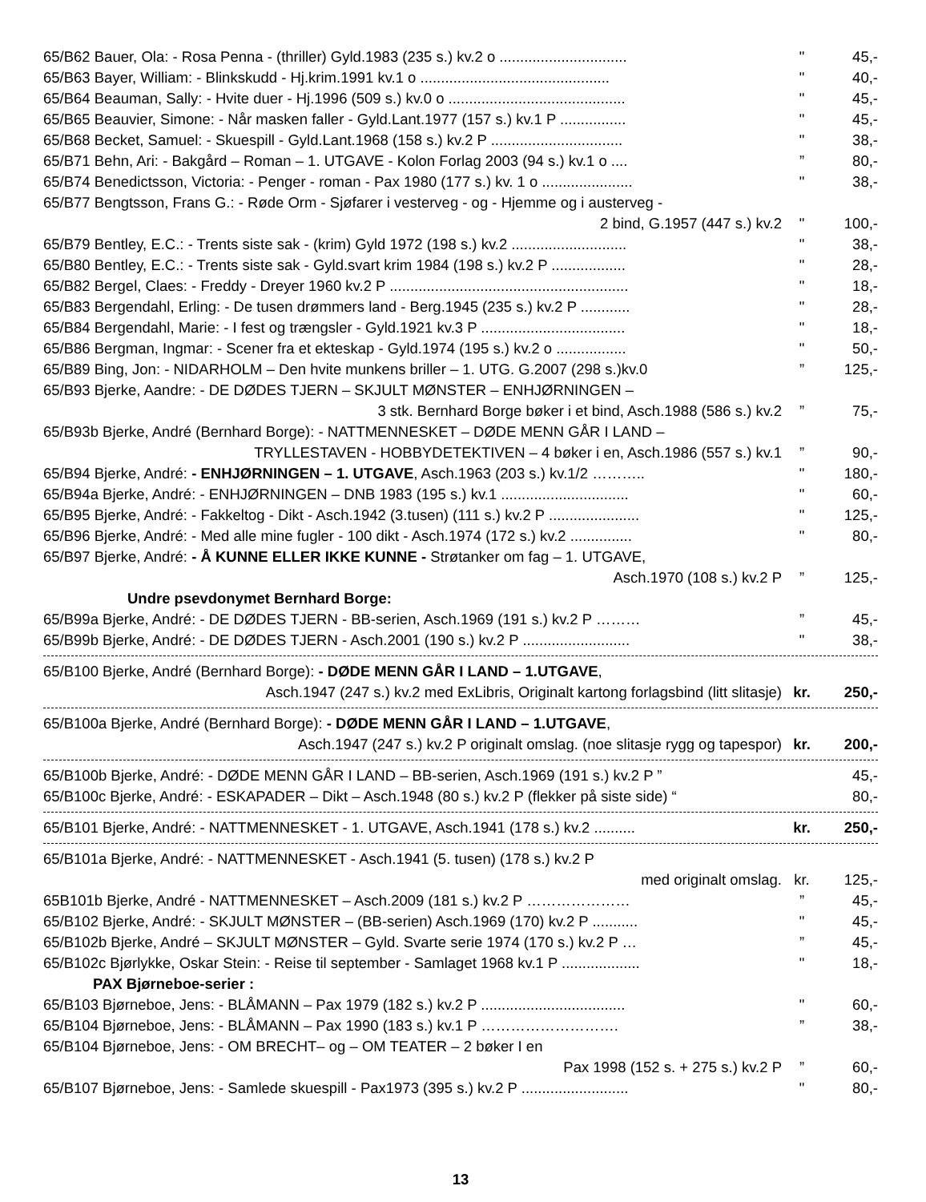65/B62 Bauer, Ola: - Rosa Penna - (thriller) Gyld.1983 (235 s.) kv.2 o ............................... " 45,-
65/B63 Bayer, William: - Blinkskudd - Hj.krim.1991 kv.1 o .............................................. " 40,-
65/B64 Beauman, Sally: - Hvite duer - Hj.1996 (509 s.) kv.0 o ........................................... " 45,-
65/B65 Beauvier, Simone: - Når masken faller - Gyld.Lant.1977 (157 s.) kv.1 P ................ " 45,-
65/B68 Becket, Samuel: - Skuespill - Gyld.Lant.1968 (158 s.) kv.2 P ................................ " 38,-
65/B71 Behn, Ari: - Bakgård – Roman – 1. UTGAVE - Kolon Forlag 2003 (94 s.) kv.1 o ....” 80,-
65/B74 Benedictsson, Victoria: - Penger - roman - Pax 1980 (177 s.) kv. 1 o ...................... " 38,-
65/B77 Bengtsson, Frans G.: - Røde Orm - Sjøfarer i vesterveg - og - Hjemme og i austerveg -
2 bind, G.1957 (447 s.) kv.2 " 100,-
65/B79 Bentley, E.C.: - Trents siste sak - (krim) Gyld 1972 (198 s.) kv.2 ............................ " 38,-
65/B80 Bentley, E.C.: - Trents siste sak - Gyld.svart krim 1984 (198 s.) kv.2 P .................. " 28,-
65/B82 Bergel, Claes: - Freddy - Dreyer 1960 kv.2 P .......................................................... " 18,-
65/B83 Bergendahl, Erling: - De tusen drømmers land - Berg.1945 (235 s.) kv.2 P ............ " 28,-
65/B84 Bergendahl, Marie: - I fest og trængsler - Gyld.1921 kv.3 P ................................... " 18,-
65/B86 Bergman, Ingmar: - Scener fra et ekteskap - Gyld.1974 (195 s.) kv.2 o ................. " 50,-
65/B89 Bing, Jon: - NIDARHOLM – Den hvite munkens briller – 1. UTG. G.2007 (298 s.)kv.0” 125,-
65/B93 Bjerke, Aandre: - DE DØDES TJERN – SKJULT MØNSTER – ENHJØRNINGEN –
3 stk. Bernhard Borge bøker i et bind, Asch.1988 (586 s.) kv.2” 75,-
65/B93b Bjerke, André (Bernhard Borge): - NATTMENNESKET – DØDE MENN GÅR I LAND –
TRYLLESTAVEN - HOBBYDETEKTIVEN – 4 bøker i en, Asch.1986 (557 s.) kv.1” 90,-
65/B94 Bjerke, André: - ENHJØRNINGEN – 1. UTGAVE, Asch.1963 (203 s.) kv.1/2 ……….. " 180,-
65/B94a Bjerke, André: - ENHJØRNINGEN – DNB 1983 (195 s.) kv.1 ............................... " 60,-
65/B95 Bjerke, André: - Fakkeltog - Dikt - Asch.1942 (3.tusen) (111 s.) kv.2 P ...................... " 125,-
65/B96 Bjerke, André: - Med alle mine fugler - 100 dikt - Asch.1974 (172 s.) kv.2 ............... " 80,-
65/B97 Bjerke, André: - Å KUNNE ELLER IKKE KUNNE - Strøtanker om fag – 1. UTGAVE,
Asch.1970 (108 s.) kv.2 P” 125,-
Undre psevdonymet Bernhard Borge:
65/B99a Bjerke, André: - DE DØDES TJERN - BB-serien, Asch.1969 (191 s.) kv.2 P ………” 45,-
65/B99b Bjerke, André: - DE DØDES TJERN - Asch.2001 (190 s.) kv.2 P .......................... " 38,-
65/B100 Bjerke, André (Bernhard Borge): - DØDE MENN GÅR I LAND – 1.UTGAVE,
Asch.1947 (247 s.) kv.2 med ExLibris, Originalt kartong forlagsbind (litt slitasje) kr. 250,-
65/B100a Bjerke, André (Bernhard Borge): - DØDE MENN GÅR I LAND – 1.UTGAVE,
Asch.1947 (247 s.) kv.2 P originalt omslag. (noe slitasje rygg og tapespor) kr. 200,-
65/B100b Bjerke, André: - DØDE MENN GÅR I LAND – BB-serien, Asch.1969 (191 s.) kv.2 P ” 45,-
65/B100c Bjerke, André: - ESKAPADER – Dikt – Asch.1948 (80 s.) kv.2 P (flekker på siste side) “80,-
65/B101 Bjerke, André: - NATTMENNESKET - 1. UTGAVE, Asch.1941 (178 s.) kv.2 .......... kr. 250,-
65/B101a Bjerke, André: - NATTMENNESKET - Asch.1941 (5. tusen) (178 s.) kv.2 P
med originalt omslag. kr. 125,-
65B101b Bjerke, André - NATTMENNESKET – Asch.2009 (181 s.) kv.2 P …………………” 45,-
65/B102 Bjerke, André: - SKJULT MØNSTER – (BB-serien) Asch.1969 (170) kv.2 P ........... " 45,-
65/B102b Bjerke, André – SKJULT MØNSTER – Gyld. Svarte serie 1974 (170 s.) kv.2 P …” 45,-
65/B102c Bjørlykke, Oskar Stein: - Reise til september - Samlaget 1968 kv.1 P ................... " 18,-
PAX Bjørneboe-serier :
65/B103 Bjørneboe, Jens: - BLÅMANN – Pax 1979 (182 s.) kv.2 P ................................... " 60,-
65/B104 Bjørneboe, Jens: - BLÅMANN – Pax 1990 (183 s.) kv.1 P ……………………….” 38,-
65/B104 Bjørneboe, Jens: - OM BRECHT– og – OM TEATER – 2 bøker I en
Pax 1998 (152 s. + 275 s.) kv.2 P” 60,-
65/B107 Bjørneboe, Jens: - Samlede skuespill - Pax1973 (395 s.) kv.2 P .......................... " 80,-
13